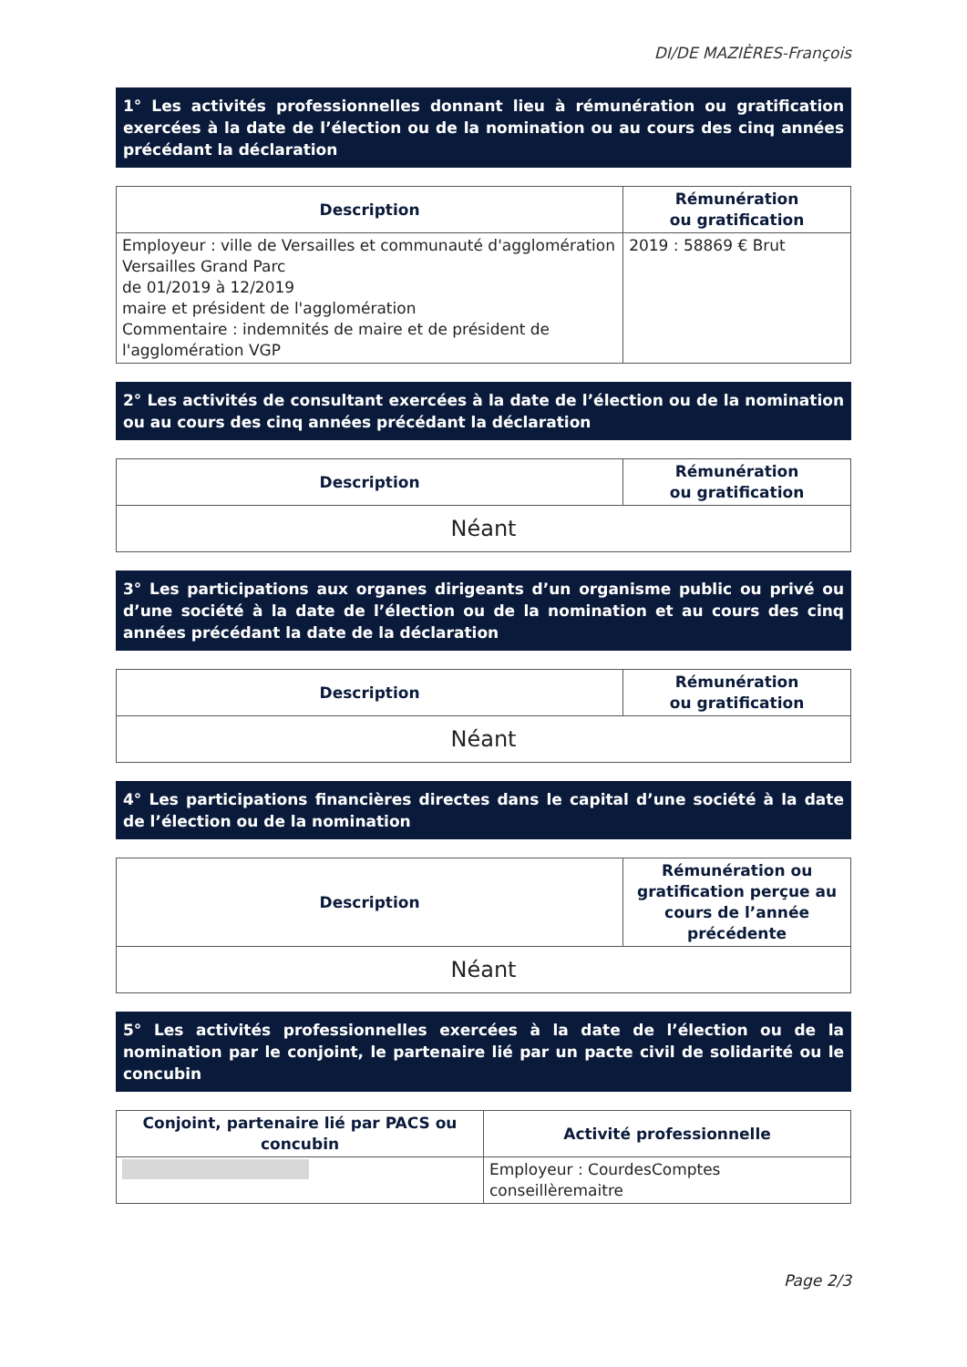DI/DE MAZIÈRES-François
1° Les activités professionnelles donnant lieu à rémunération ou gratification exercées à la date de l’élection ou de la nomination ou au cours des cinq années précédant la déclaration
| Description | Rémunération ou gratification |
| --- | --- |
| Employeur : ville de Versailles et communauté d'agglomération Versailles Grand Parc de 01/2019 à 12/2019 maire et président de l'agglomération Commentaire : indemnités de maire et de président de l'agglomération VGP | 2019 : 58869 € Brut |
2° Les activités de consultant exercées à la date de l’élection ou de la nomination ou au cours des cinq années précédant la déclaration
| Description | Rémunération ou gratification |
| --- | --- |
| Néant | |
3° Les participations aux organes dirigeants d’un organisme public ou privé ou d’une société à la date de l’élection ou de la nomination et au cours des cinq années précédant la date de la déclaration
| Description | Rémunération ou gratification |
| --- | --- |
| Néant | |
4° Les participations financières directes dans le capital d’une société à la date de l’élection ou de la nomination
| Description | Rémunération ou gratification perçue au cours de l’année précédente |
| --- | --- |
| Néant | |
5° Les activités professionnelles exercées à la date de l’élection ou de la nomination par le conjoint, le partenaire lié par un pacte civil de solidarité ou le concubin
| Conjoint, partenaire lié par PACS ou concubin | Activité professionnelle |
| --- | --- |
| | Employeur : CourdesComptes conseillèremaitre |
Page 2/3